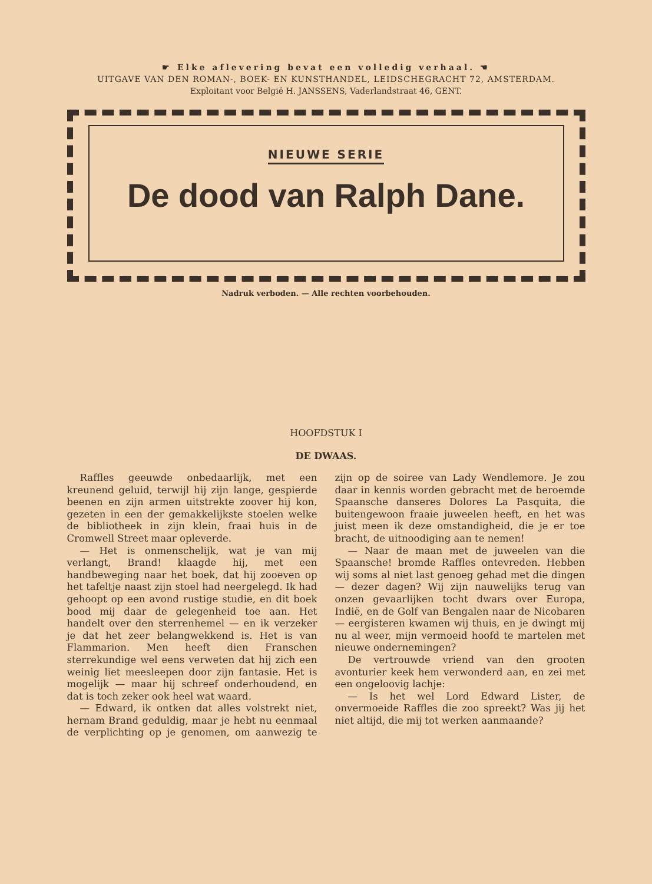☛ Elke aflevering bevat een volledig verhaal. ☚
UITGAVE VAN DEN ROMAN-, BOEK- EN KUNSTHANDEL, LEIDSCHEGRACHT 72, AMSTERDAM.
Exploitant voor België H. JANSSENS, Vaderlandstraat 46, GENT.
NIEUWE SERIE
De dood van Ralph Dane.
Nadruk verboden. — Alle rechten voorbehouden.
HOOFDSTUK I
DE DWAAS.
Raffles geeuwde onbedaarlijk, met een kreunend geluid, terwijl hij zijn lange, gespierde beenen en zijn armen uitstrekte zoover hij kon, gezeten in een der gemakkelijkste stoelen welke de bibliotheek in zijn klein, fraai huis in de Cromwell Street maar opleverde.
— Het is onmenschelijk, wat je van mij verlangt, Brand! klaagde hij, met een handbeweging naar het boek, dat hij zooeven op het tafeltje naast zijn stoel had neergelegd. Ik had gehoopt op een avond rustige studie, en dit boek bood mij daar de gelegenheid toe aan. Het handelt over den sterrenhemel — en ik verzeker je dat het zeer belangwekkend is. Het is van Flammarion. Men heeft dien Franschen sterrekundige wel eens verweten dat hij zich een weinig liet meesleepen door zijn fantasie. Het is mogelijk — maar hij schreef onderhoudend, en dat is toch zeker ook heel wat waard.
— Edward, ik ontken dat alles volstrekt niet, hernam Brand geduldig, maar je hebt nu eenmaal de verplichting op je genomen, om aanwezig te zijn op de soiree van Lady Wendlemore. Je zou daar in kennis worden gebracht met de beroemde Spaansche danseres Dolores La Pasquita, die buitengewoon fraaie juweelen heeft, en het was juist meen ik deze omstandigheid, die je er toe bracht, de uitnoodiging aan te nemen!
— Naar de maan met de juweelen van die Spaansche! bromde Raffles ontevreden. Hebben wij soms al niet last genoeg gehad met die dingen — dezer dagen? Wij zijn nauwelijks terug van onzen gevaarlijken tocht dwars over Europa, Indië, en de Golf van Bengalen naar de Nicobaren — eergisteren kwamen wij thuis, en je dwingt mij nu al weer, mijn vermoeid hoofd te martelen met nieuwe ondernemingen?
De vertrouwde vriend van den grooten avonturier keek hem verwonderd aan, en zei met een ongeloovig lachje:
— Is het wel Lord Edward Lister, de onvermoeide Raffles die zoo spreekt? Was jij het niet altijd, die mij tot werken aanmaande?